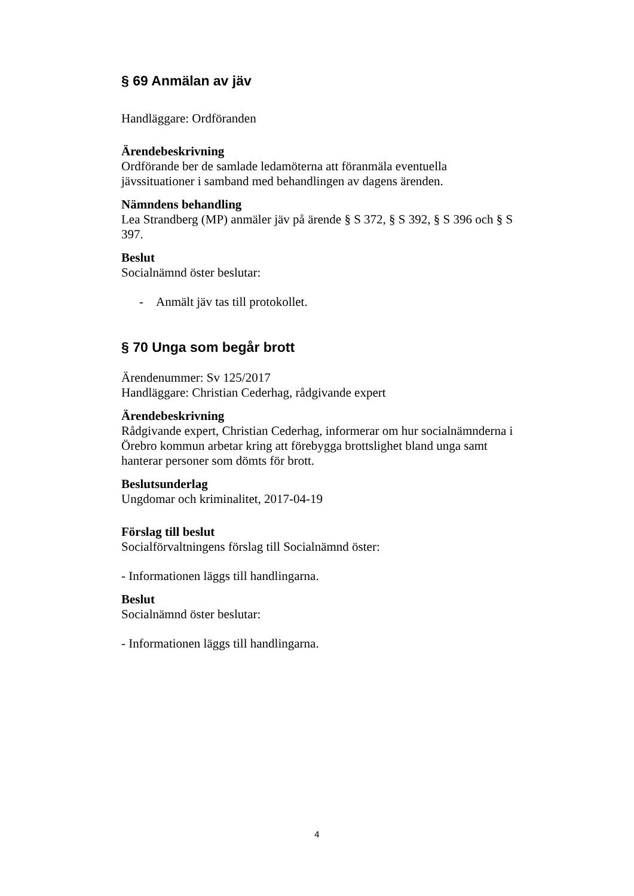§ 69 Anmälan av jäv
Handläggare: Ordföranden
Ärendebeskrivning
Ordförande ber de samlade ledamöterna att föranmäla eventuella jävssituationer i samband med behandlingen av dagens ärenden.
Nämndens behandling
Lea Strandberg (MP) anmäler jäv på ärende § S 372, § S 392, § S 396 och § S 397.
Beslut
Socialnämnd öster beslutar:
- Anmält jäv tas till protokollet.
§ 70 Unga som begår brott
Ärendenummer: Sv 125/2017
Handläggare: Christian Cederhag, rådgivande expert
Ärendebeskrivning
Rådgivande expert, Christian Cederhag, informerar om hur socialnämnderna i Örebro kommun arbetar kring att förebygga brottslighet bland unga samt hanterar personer som dömts för brott.
Beslutsunderlag
Ungdomar och kriminalitet, 2017-04-19
Förslag till beslut
Socialförvaltningens förslag till Socialnämnd öster:
- Informationen läggs till handlingarna.
Beslut
Socialnämnd öster beslutar:
- Informationen läggs till handlingarna.
4